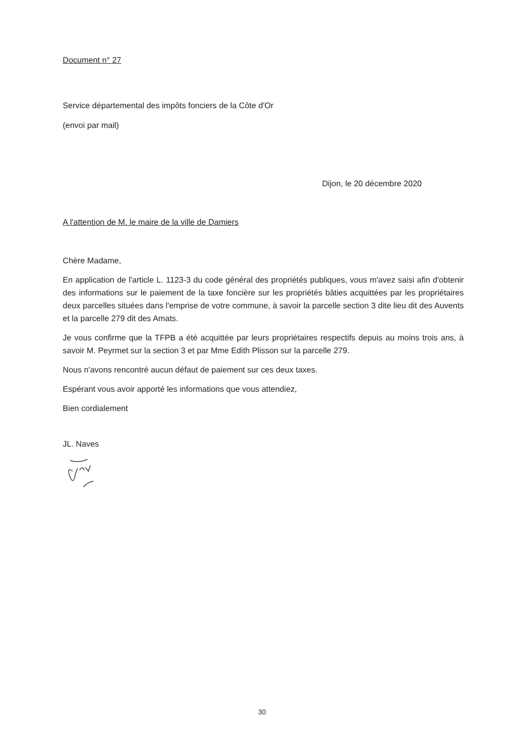Document n° 27
Service départemental des impôts fonciers de la Côte d'Or
(envoi par mail)
Dijon, le 20 décembre 2020
A l'attention de M. le maire de la ville de Damiers
Chère Madame,
En application de l'article L. 1123-3 du code général des propriétés publiques, vous m'avez saisi afin d'obtenir des informations sur le paiement de la taxe foncière sur les propriétés bâties acquittées par les propriétaires deux parcelles situées dans l'emprise de votre commune, à savoir la parcelle section 3 dite lieu dit des Auvents et la parcelle 279 dit des Amats.
Je vous confirme que la TFPB a été acquittée par leurs propriétaires respectifs depuis au moins trois ans, à savoir M. Peyrmet sur la section 3 et par Mme Edith Plisson sur la parcelle 279.
Nous n'avons rencontré aucun défaut de paiement sur ces deux taxes.
Espérant vous avoir apporté les informations que vous attendiez,
Bien cordialement
JL. Naves
30